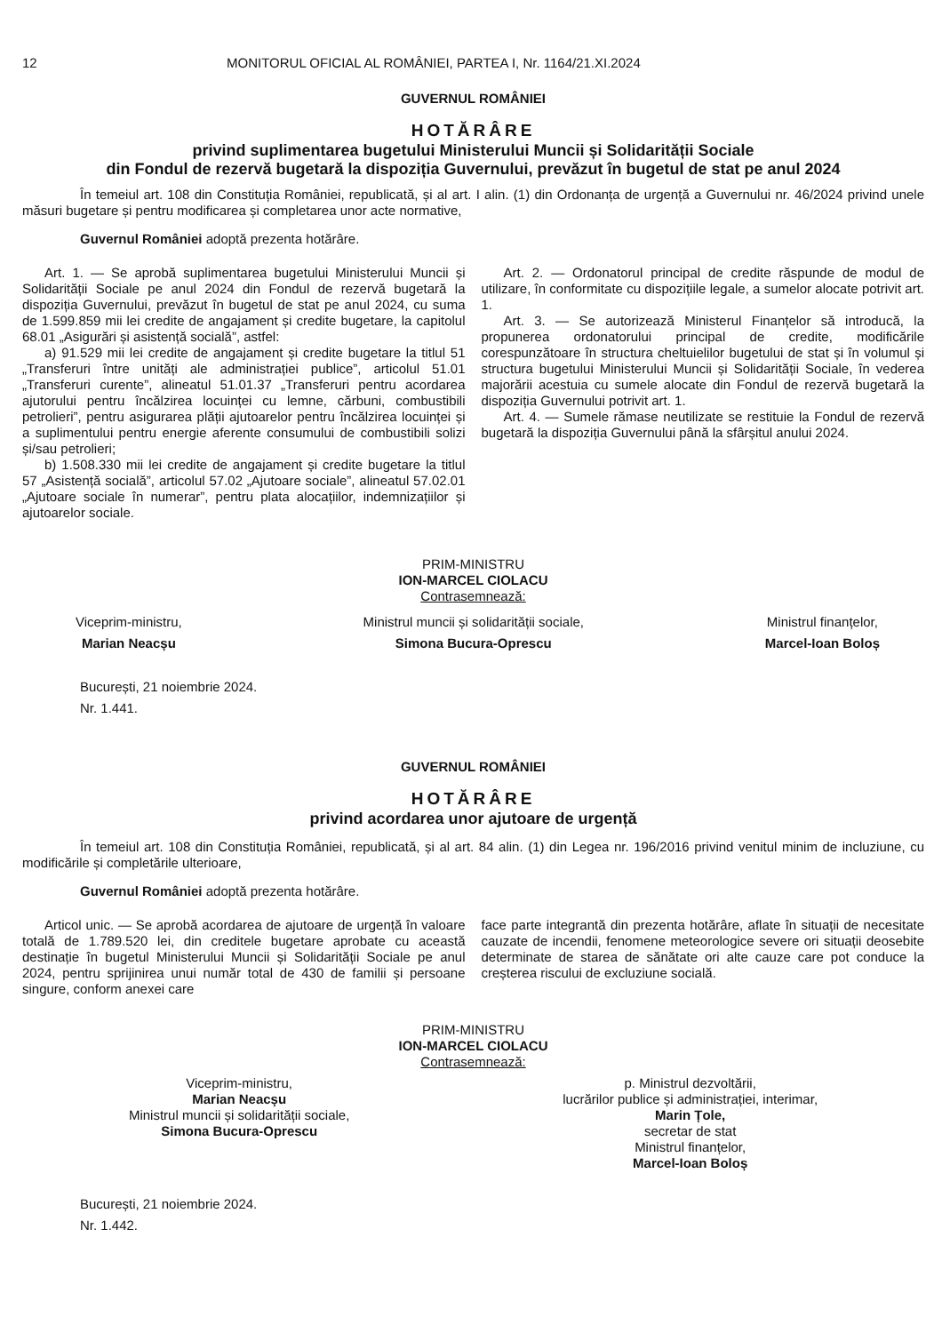12 MONITORUL OFICIAL AL ROMÂNIEI, PARTEA I, Nr. 1164/21.XI.2024
GUVERNUL ROMÂNIEI
HOTĂRÂRE
privind suplimentarea bugetului Ministerului Muncii și Solidarității Sociale
din Fondul de rezervă bugetară la dispoziția Guvernului, prevăzut în bugetul de stat pe anul 2024
În temeiul art. 108 din Constituția României, republicată, și al art. I alin. (1) din Ordonanța de urgență a Guvernului nr. 46/2024 privind unele măsuri bugetare și pentru modificarea și completarea unor acte normative,
Guvernul României adoptă prezenta hotărâre.
Art. 1. — Se aprobă suplimentarea bugetului Ministerului Muncii și Solidarității Sociale pe anul 2024 din Fondul de rezervă bugetară la dispoziția Guvernului, prevăzut în bugetul de stat pe anul 2024, cu suma de 1.599.859 mii lei credite de angajament și credite bugetare, la capitolul 68.01 „Asigurări și asistență socială”, astfel:
a) 91.529 mii lei credite de angajament și credite bugetare la titlul 51 „Transferuri între unități ale administrației publice”, articolul 51.01 „Transferuri curente”, alineatul 51.01.37 „Transferuri pentru acordarea ajutorului pentru încălzirea locuinței cu lemne, cărbuni, combustibili petrolieri”, pentru asigurarea plății ajutoarelor pentru încălzirea locuinței și a suplimentului pentru energie aferente consumului de combustibili solizi și/sau petrolieri;
b) 1.508.330 mii lei credite de angajament și credite bugetare la titlul 57 „Asistență socială”, articolul 57.02 „Ajutoare sociale”, alineatul 57.02.01 „Ajutoare sociale în numerar”, pentru plata alocațiilor, indemnizațiilor și ajutoarelor sociale.
Art. 2. — Ordonatorul principal de credite răspunde de modul de utilizare, în conformitate cu dispozițiile legale, a sumelor alocate potrivit art. 1.
Art. 3. — Se autorizează Ministerul Finanțelor să introducă, la propunerea ordonatorului principal de credite, modificările corespunzătoare în structura cheltuielilor bugetului de stat și în volumul și structura bugetului Ministerului Muncii și Solidarității Sociale, în vederea majorării acestuia cu sumele alocate din Fondul de rezervă bugetară la dispoziția Guvernului potrivit art. 1.
Art. 4. — Sumele rămase neutilizate se restituie la Fondul de rezervă bugetară la dispoziția Guvernului până la sfârșitul anului 2024.
PRIM-MINISTRU
ION-MARCEL CIOLACU
Contrasemnează:
Viceprim-ministru,
Marian Neacșu
Ministrul muncii și solidarității sociale,
Simona Bucura-Oprescu
Ministrul finanțelor,
Marcel-Ioan Boloș
București, 21 noiembrie 2024.
Nr. 1.441.
GUVERNUL ROMÂNIEI
HOTĂRÂRE
privind acordarea unor ajutoare de urgență
În temeiul art. 108 din Constituția României, republicată, și al art. 84 alin. (1) din Legea nr. 196/2016 privind venitul minim de incluziune, cu modificările și completările ulterioare,
Guvernul României adoptă prezenta hotărâre.
Articol unic. — Se aprobă acordarea de ajutoare de urgență în valoare totală de 1.789.520 lei, din creditele bugetare aprobate cu această destinație în bugetul Ministerului Muncii și Solidarității Sociale pe anul 2024, pentru sprijinirea unui număr total de 430 de familii și persoane singure, conform anexei care
face parte integrantă din prezenta hotărâre, aflate în situații de necesitate cauzate de incendii, fenomene meteorologice severe ori situații deosebite determinate de starea de sănătate ori alte cauze care pot conduce la creșterea riscului de excluziune socială.
PRIM-MINISTRU
ION-MARCEL CIOLACU
Contrasemnează:
Viceprim-ministru,
Marian Neacșu
Ministrul muncii și solidarității sociale,
Simona Bucura-Oprescu
p. Ministrul dezvoltării,
lucrărilor publice și administrației, interimar,
Marin Țole,
secretar de stat
Ministrul finanțelor,
Marcel-Ioan Boloș
București, 21 noiembrie 2024.
Nr. 1.442.